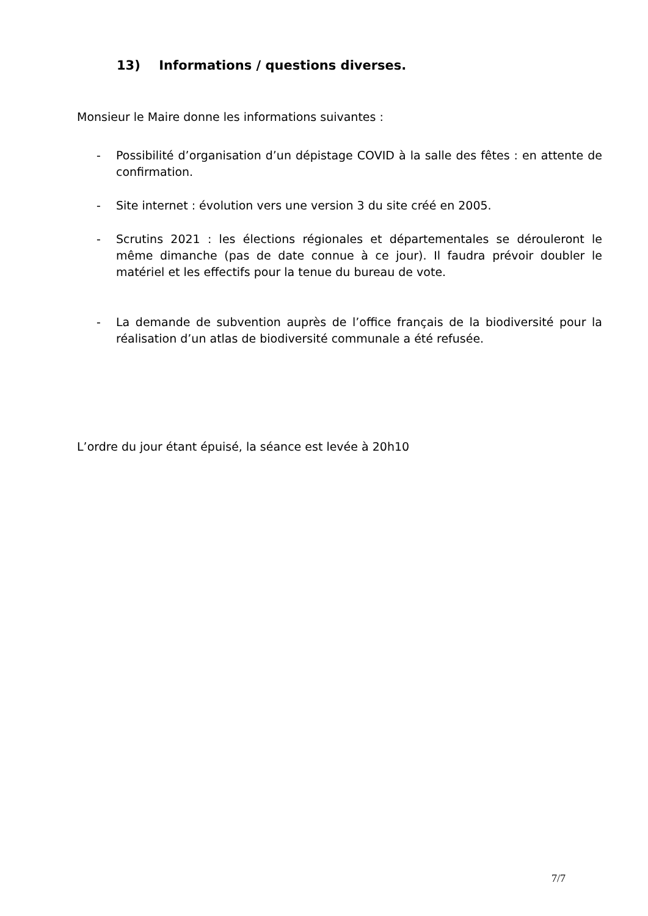13) Informations / questions diverses.
Monsieur le Maire donne les informations suivantes :
- Possibilité d’organisation d’un dépistage COVID à la salle des fêtes : en attente de confirmation.
- Site internet : évolution vers une version 3 du site créé en 2005.
- Scrutins 2021 : les élections régionales et départementales se dérouleront le même dimanche (pas de date connue à ce jour). Il faudra prévoir doubler le matériel et les effectifs pour la tenue du bureau de vote.
- La demande de subvention auprès de l’office français de la biodiversité pour la réalisation d’un atlas de biodiversité communale a été refusée.
L’ordre du jour étant épuisé, la séance est levée à 20h10
7/7